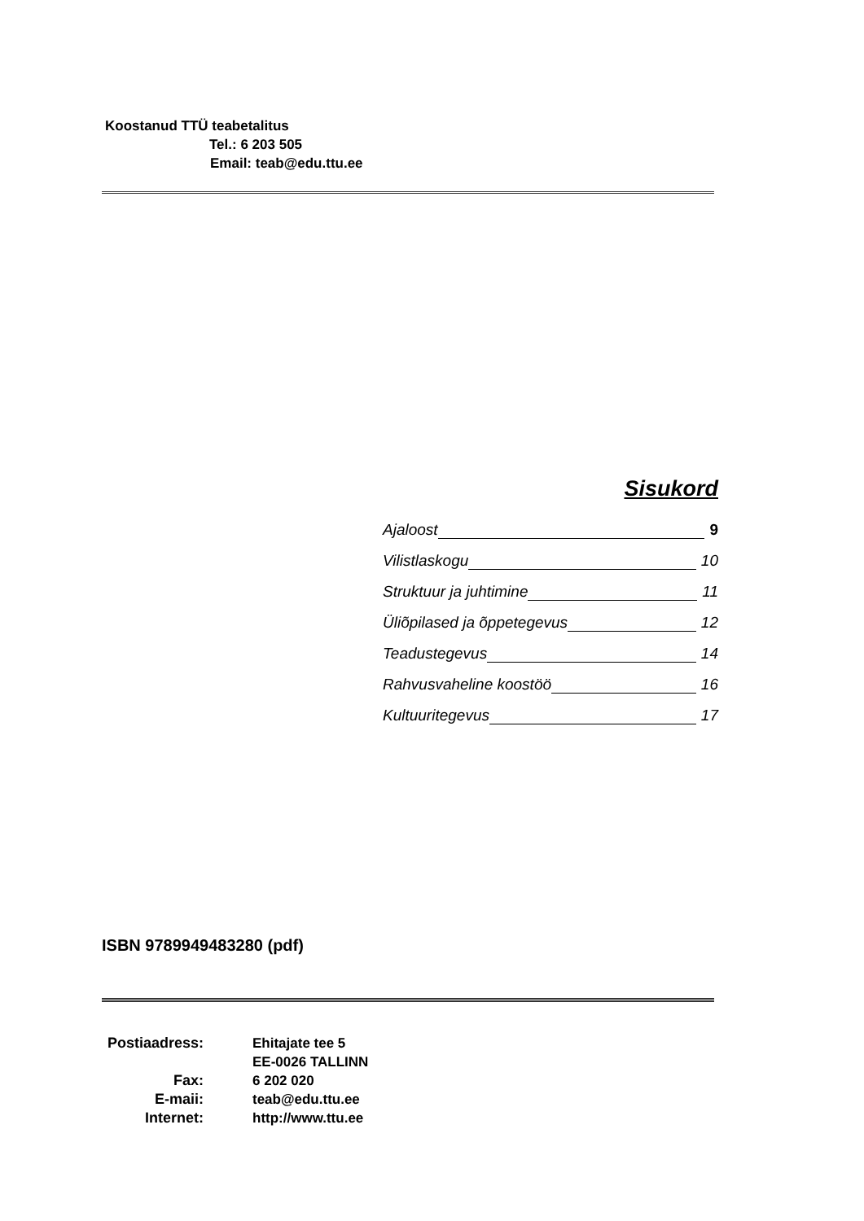Koostanud TTÜ teabetalitus
Tel.: 6 203 505
Email: teab@edu.ttu.ee
Sisukord
Ajaloost 9
Vilistlaskogu 10
Struktuur ja juhtimine 11
Üliõpilased ja õppetegevus 12
Teadustegevus 14
Rahvusvaheline koostöö 16
Kultuuritegevus 17
ISBN 9789949483280 (pdf)
| Postiaadress: | Ehitajate tee 5 EE-0026 TALLINN |
| Fax: | 6 202 020 |
| E-maii: | teab@edu.ttu.ee |
| Internet: | http://www.ttu.ee |